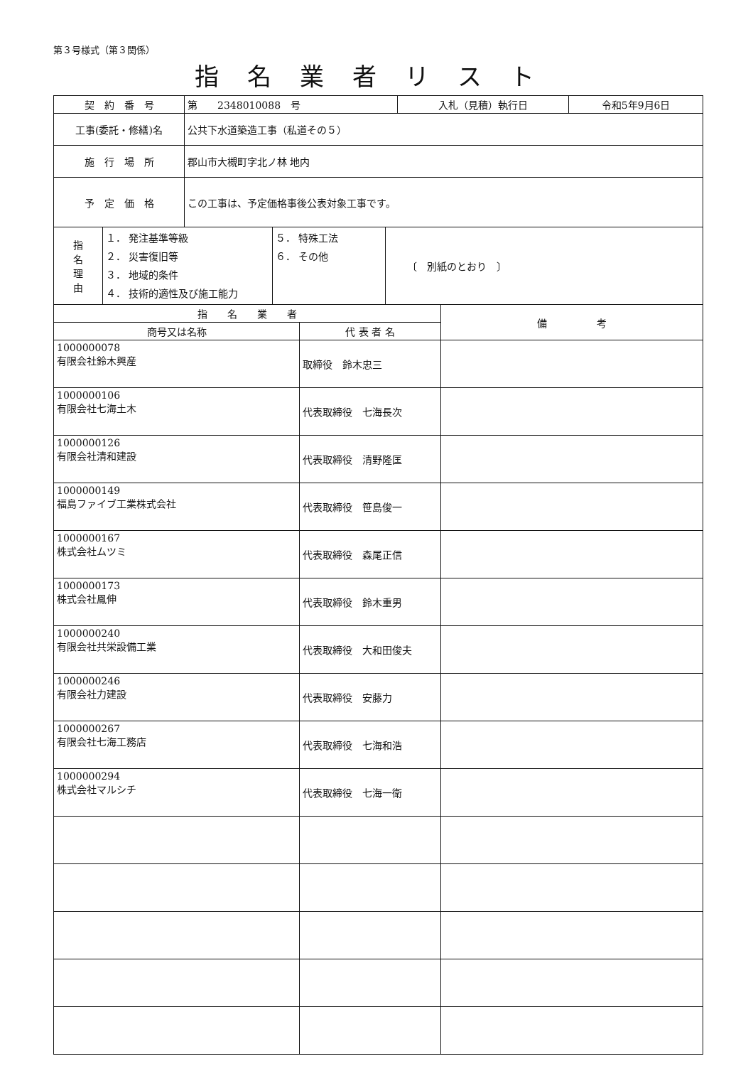第３号様式（第３関係）
指名業者リスト
| 契 約 番 号 | 第 2348010088 号 | 入札（見積）執行日 | 令和5年9月6日 |
| 工事(委託・修繕)名 | 公共下水道築造工事（私道その５） | | |
| 施 行 場 所 | 郡山市大槻町字北ノ林 地内 | | |
| 予 定 価 格 | この工事は、予定価格事後公表対象工事です。 | | |
| 指 名 理 由 | １． 発注基準等級 ２． 災害復旧等 ３． 地域的条件 ４． 技術的適性及び施工能力 | ５． 特殊工法 ６． その他 | 〔 別紙のとおり 〕 |
| 指 名 業 者 | | 備 考 |
| --- | --- | --- |
| 商号又は名称 | 代 表 者 名 | |
| 1000000078 有限会社鈴木興産 | 取締役 鈴木忠三 | |
| 1000000106 有限会社七海土木 | 代表取締役 七海長次 | |
| 1000000126 有限会社清和建設 | 代表取締役 清野隆匡 | |
| 1000000149 福島ファイブ工業株式会社 | 代表取締役 笹島俊一 | |
| 1000000167 株式会社ムツミ | 代表取締役 森尾正信 | |
| 1000000173 株式会社鳳伸 | 代表取締役 鈴木重男 | |
| 1000000240 有限会社共栄設備工業 | 代表取締役 大和田俊夫 | |
| 1000000246 有限会社力建設 | 代表取締役 安藤力 | |
| 1000000267 有限会社七海工務店 | 代表取締役 七海和浩 | |
| 1000000294 株式会社マルシチ | 代表取締役 七海一衛 | |